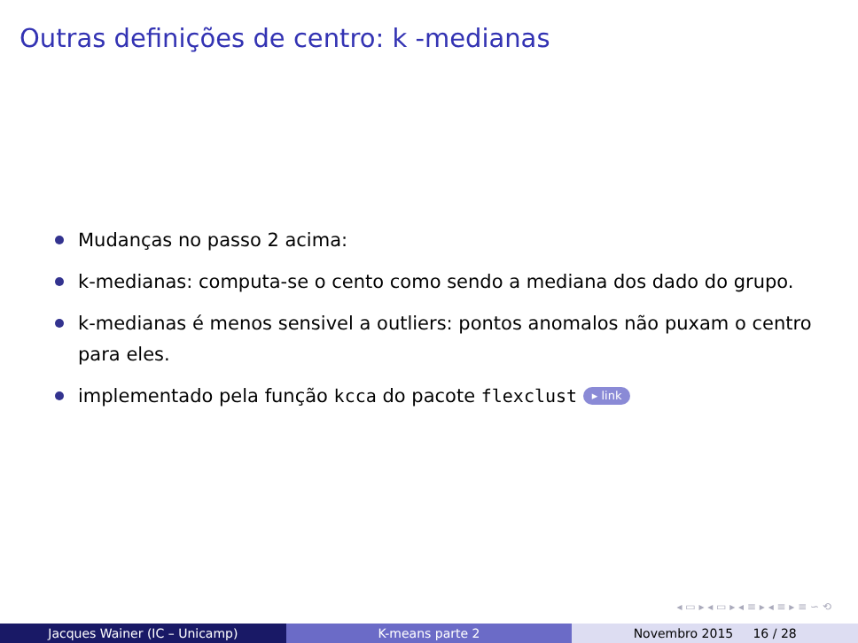Outras definições de centro: k -medianas
Mudanças no passo 2 acima:
k-medianas: computa-se o cento como sendo a mediana dos dado do grupo.
k-medianas é menos sensivel a outliers: pontos anomalos não puxam o centro para eles.
implementado pela função kcca do pacote flexclust ▸ link
◂ ▭ ▸ ◂ ▭ ▸ ◂ ≡ ▸ ◂ ≡ ▸ ≡ ∽ ⟲
Jacques Wainer (IC – Unicamp) K-means parte 2 Novembro 2015 16 / 28